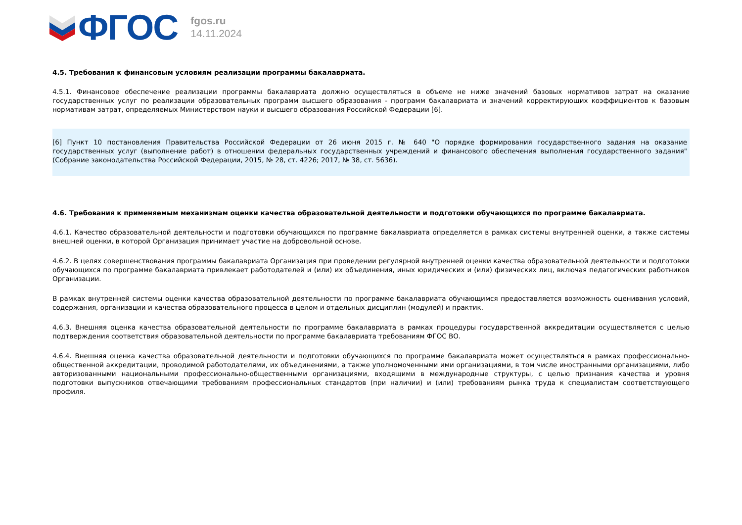ФГОС
fgos.ru
14.11.2024
4.5. Требования к финансовым условиям реализации программы бакалавриата.
4.5.1. Финансовое обеспечение реализации программы бакалавриата должно осуществляться в объеме не ниже значений базовых нормативов затрат на оказание государственных услуг по реализации образовательных программ высшего образования - программ бакалавриата и значений корректирующих коэффициентов к базовым нормативам затрат, определяемых Министерством науки и высшего образования Российской Федерации [6].
[6] Пункт 10 постановления Правительства Российской Федерации от 26 июня 2015 г. № 640 "О порядке формирования государственного задания на оказание государственных услуг (выполнение работ) в отношении федеральных государственных учреждений и финансового обеспечения выполнения государственного задания" (Собрание законодательства Российской Федерации, 2015, № 28, ст. 4226; 2017, № 38, ст. 5636).
4.6. Требования к применяемым механизмам оценки качества образовательной деятельности и подготовки обучающихся по программе бакалавриата.
4.6.1. Качество образовательной деятельности и подготовки обучающихся по программе бакалавриата определяется в рамках системы внутренней оценки, а также системы внешней оценки, в которой Организация принимает участие на добровольной основе.
4.6.2. В целях совершенствования программы бакалавриата Организация при проведении регулярной внутренней оценки качества образовательной деятельности и подготовки обучающихся по программе бакалавриата привлекает работодателей и (или) их объединения, иных юридических и (или) физических лиц, включая педагогических работников Организации.
В рамках внутренней системы оценки качества образовательной деятельности по программе бакалавриата обучающимся предоставляется возможность оценивания условий, содержания, организации и качества образовательного процесса в целом и отдельных дисциплин (модулей) и практик.
4.6.3. Внешняя оценка качества образовательной деятельности по программе бакалавриата в рамках процедуры государственной аккредитации осуществляется с целью подтверждения соответствия образовательной деятельности по программе бакалавриата требованиям ФГОС ВО.
4.6.4. Внешняя оценка качества образовательной деятельности и подготовки обучающихся по программе бакалавриата может осуществляться в рамках профессионально-общественной аккредитации, проводимой работодателями, их объединениями, а также уполномоченными ими организациями, в том числе иностранными организациями, либо авторизованными национальными профессионально-общественными организациями, входящими в международные структуры, с целью признания качества и уровня подготовки выпускников отвечающими требованиям профессиональных стандартов (при наличии) и (или) требованиям рынка труда к специалистам соответствующего профиля.